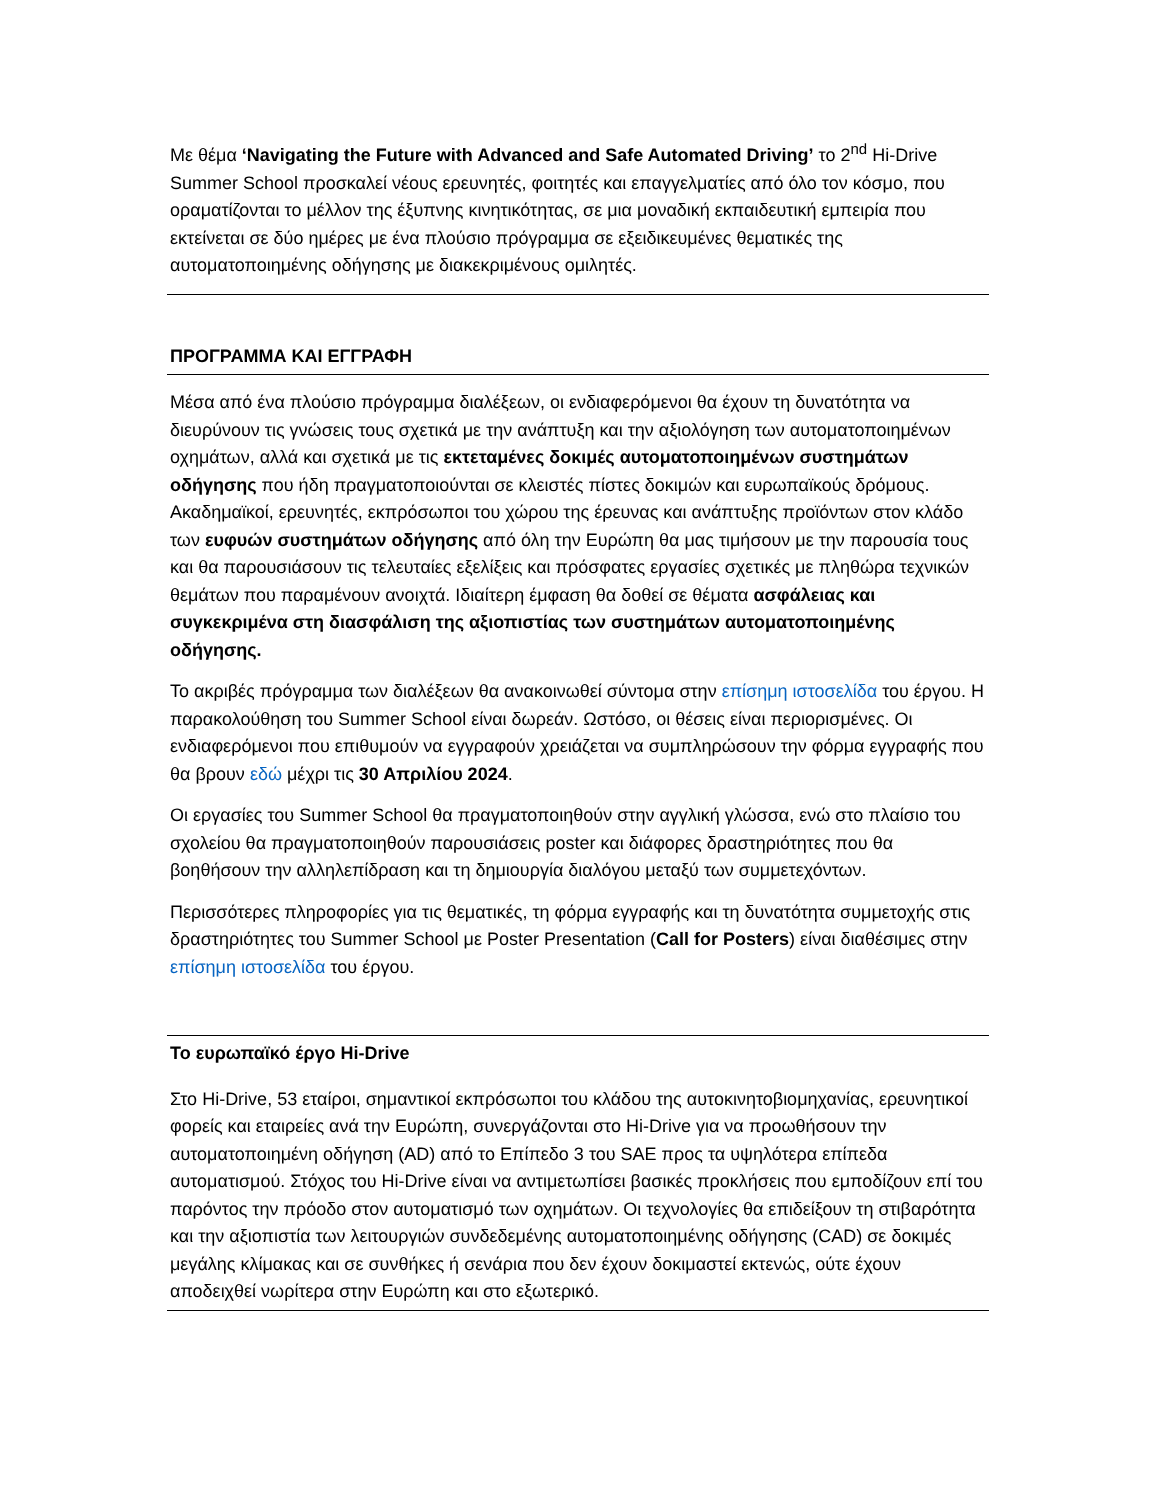Με θέμα ‘Navigating the Future with Advanced and Safe Automated Driving’ το 2<sup>nd</sup> Hi-Drive Summer School προσκαλεί νέους ερευνητές, φοιτητές και επαγγελματίες από όλο τον κόσμο, που οραματίζονται το μέλλον της έξυπνης κινητικότητας, σε μια μοναδική εκπαιδευτική εμπειρία που εκτείνεται σε δύο ημέρες με ένα πλούσιο πρόγραμμα σε εξειδικευμένες θεματικές της αυτοματοποιημένης οδήγησης με διακεκριμένους ομιλητές.
ΠΡΟΓΡΑΜΜΑ ΚΑΙ ΕΓΓΡΑΦΗ
Μέσα από ένα πλούσιο πρόγραμμα διαλέξεων, οι ενδιαφερόμενοι θα έχουν τη δυνατότητα να διευρύνουν τις γνώσεις τους σχετικά με την ανάπτυξη και την αξιολόγηση των αυτοματοποιημένων οχημάτων, αλλά και σχετικά με τις εκτεταμένες δοκιμές αυτοματοποιημένων συστημάτων οδήγησης που ήδη πραγματοποιούνται σε κλειστές πίστες δοκιμών και ευρωπαϊκούς δρόμους. Ακαδημαϊκοί, ερευνητές, εκπρόσωποι του χώρου της έρευνας και ανάπτυξης προϊόντων στον κλάδο των ευφυών συστημάτων οδήγησης από όλη την Ευρώπη θα μας τιμήσουν με την παρουσία τους και θα παρουσιάσουν τις τελευταίες εξελίξεις και πρόσφατες εργασίες σχετικές με πληθώρα τεχνικών θεμάτων που παραμένουν ανοιχτά. Ιδιαίτερη έμφαση θα δοθεί σε θέματα ασφάλειας και συγκεκριμένα στη διασφάλιση της αξιοπιστίας των συστημάτων αυτοματοποιημένης οδήγησης.
Το ακριβές πρόγραμμα των διαλέξεων θα ανακοινωθεί σύντομα στην επίσημη ιστοσελίδα του έργου. Η παρακολούθηση του Summer School είναι δωρεάν. Ωστόσο, οι θέσεις είναι περιορισμένες. Οι ενδιαφερόμενοι που επιθυμούν να εγγραφούν χρειάζεται να συμπληρώσουν την φόρμα εγγραφής που θα βρουν εδώ μέχρι τις 30 Απριλίου 2024.
Οι εργασίες του Summer School θα πραγματοποιηθούν στην αγγλική γλώσσα, ενώ στο πλαίσιο του σχολείου θα πραγματοποιηθούν παρουσιάσεις poster και διάφορες δραστηριότητες που θα βοηθήσουν την αλληλεπίδραση και τη δημιουργία διαλόγου μεταξύ των συμμετεχόντων.
Περισσότερες πληροφορίες για τις θεματικές, τη φόρμα εγγραφής και τη δυνατότητα συμμετοχής στις δραστηριότητες του Summer School με Poster Presentation (Call for Posters) είναι διαθέσιμες στην επίσημη ιστοσελίδα του έργου.
Το ευρωπαϊκό έργο Hi-Drive
Στο Hi-Drive, 53 εταίροι, σημαντικοί εκπρόσωποι του κλάδου της αυτοκινητοβιομηχανίας, ερευνητικοί φορείς και εταιρείες ανά την Ευρώπη, συνεργάζονται στο Hi-Drive για να προωθήσουν την αυτοματοποιημένη οδήγηση (AD) από το Επίπεδο 3 του SAE προς τα υψηλότερα επίπεδα αυτοματισμού. Στόχος του Hi-Drive είναι να αντιμετωπίσει βασικές προκλήσεις που εμποδίζουν επί του παρόντος την πρόοδο στον αυτοματισμό των οχημάτων. Οι τεχνολογίες θα επιδείξουν τη στιβαρότητα και την αξιοπιστία των λειτουργιών συνδεδεμένης αυτοματοποιημένης οδήγησης (CAD) σε δοκιμές μεγάλης κλίμακας και σε συνθήκες ή σενάρια που δεν έχουν δοκιμαστεί εκτενώς, ούτε έχουν αποδειχθεί νωρίτερα στην Ευρώπη και στο εξωτερικό.